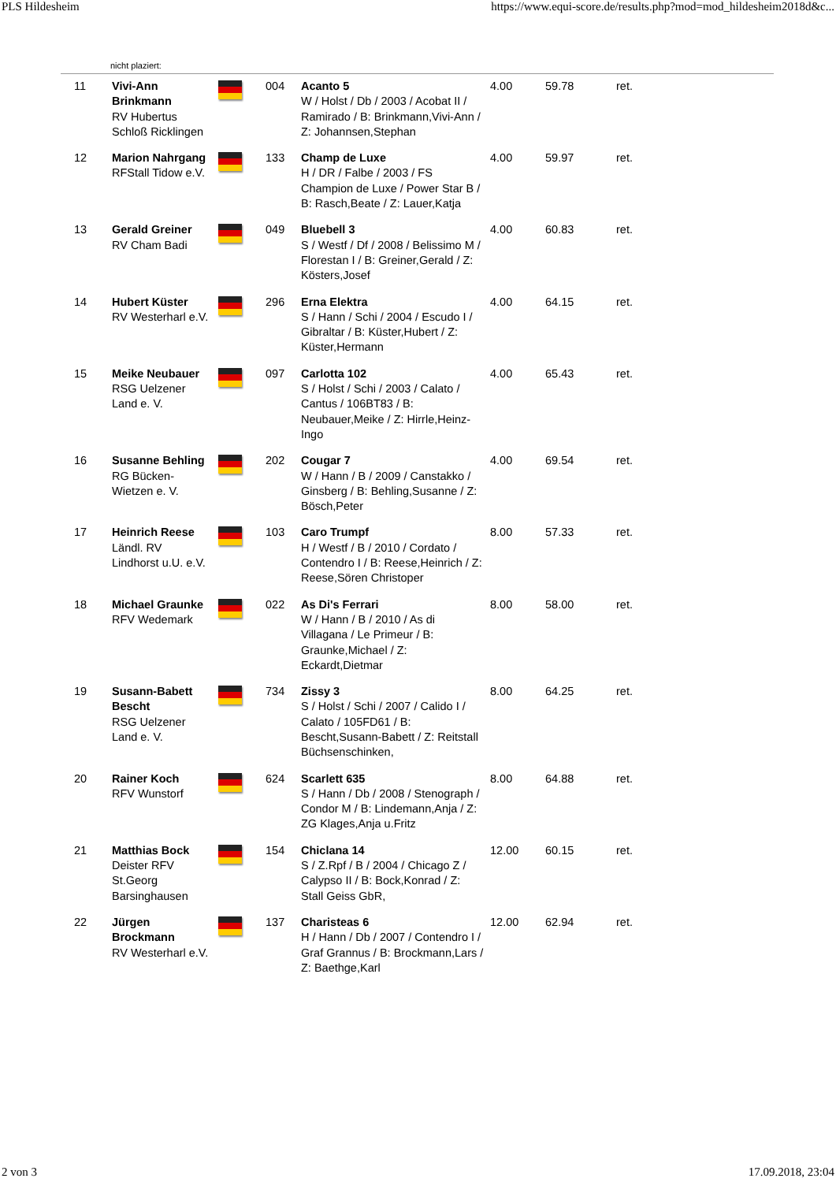PLS Hildesheim https://www.equi-score.de/results.php?mod=mod_hildesheim2018d&c...
nicht plaziert:
| 11 | Vivi-Ann Brinkmann RV Hubertus Schloß Ricklingen | | 004 | Acanto 5 W / Holst / Db / 2003 / Acobat II / Ramirado / B: Brinkmann,Vivi-Ann / Z: Johannsen,Stephan | 4.00 | 59.78 | ret. |
| 12 | Marion Nahrgang RFStall Tidow e.V. | | 133 | Champ de Luxe H / DR / Falbe / 2003 / FS Champion de Luxe / Power Star B / B: Rasch,Beate / Z: Lauer,Katja | 4.00 | 59.97 | ret. |
| 13 | Gerald Greiner RV Cham Badi | | 049 | Bluebell 3 S / Westf / Df / 2008 / Belissimo M / Florestan I / B: Greiner,Gerald / Z: Kösters,Josef | 4.00 | 60.83 | ret. |
| 14 | Hubert Küster RV Westerharl e.V. | | 296 | Erna Elektra S / Hann / Schi / 2004 / Escudo I / Gibraltar / B: Küster,Hubert / Z: Küster,Hermann | 4.00 | 64.15 | ret. |
| 15 | Meike Neubauer RSG Uelzener Land e. V. | | 097 | Carlotta 102 S / Holst / Schi / 2003 / Calato / Cantus / 106BT83 / B: Neubauer,Meike / Z: Hirrle,Heinz-Ingo | 4.00 | 65.43 | ret. |
| 16 | Susanne Behling RG Bücken-Wietzen e. V. | | 202 | Cougar 7 W / Hann / B / 2009 / Canstakko / Ginsberg / B: Behling,Susanne / Z: Bösch,Peter | 4.00 | 69.54 | ret. |
| 17 | Heinrich Reese Ländl. RV Lindhorst u.U. e.V. | | 103 | Caro Trumpf H / Westf / B / 2010 / Cordato / Contendro I / B: Reese,Heinrich / Z: Reese,Sören Christoper | 8.00 | 57.33 | ret. |
| 18 | Michael Graunke RFV Wedemark | | 022 | As Di's Ferrari W / Hann / B / 2010 / As di Villagana / Le Primeur / B: Graunke,Michael / Z: Eckardt,Dietmar | 8.00 | 58.00 | ret. |
| 19 | Susann-Babett Bescht RSG Uelzener Land e. V. | | 734 | Zissy 3 S / Holst / Schi / 2007 / Calido I / Calato / 105FD61 / B: Bescht,Susann-Babett / Z: Reitstall Büchsenschinken, | 8.00 | 64.25 | ret. |
| 20 | Rainer Koch RFV Wunstorf | | 624 | Scarlett 635 S / Hann / Db / 2008 / Stenograph / Condor M / B: Lindemann,Anja / Z: ZG Klages,Anja u.Fritz | 8.00 | 64.88 | ret. |
| 21 | Matthias Bock Deister RFV St.Georg Barsinghausen | | 154 | Chiclana 14 S / Z.Rpf / B / 2004 / Chicago Z / Calypso II / B: Bock,Konrad / Z: Stall Geiss GbR, | 12.00 | 60.15 | ret. |
| 22 | Jürgen Brockmann RV Westerharl e.V. | | 137 | Charisteas 6 H / Hann / Db / 2007 / Contendro I / Graf Grannus / B: Brockmann,Lars / Z: Baethge,Karl | 12.00 | 62.94 | ret. |
2 von 3 17.09.2018, 23:04